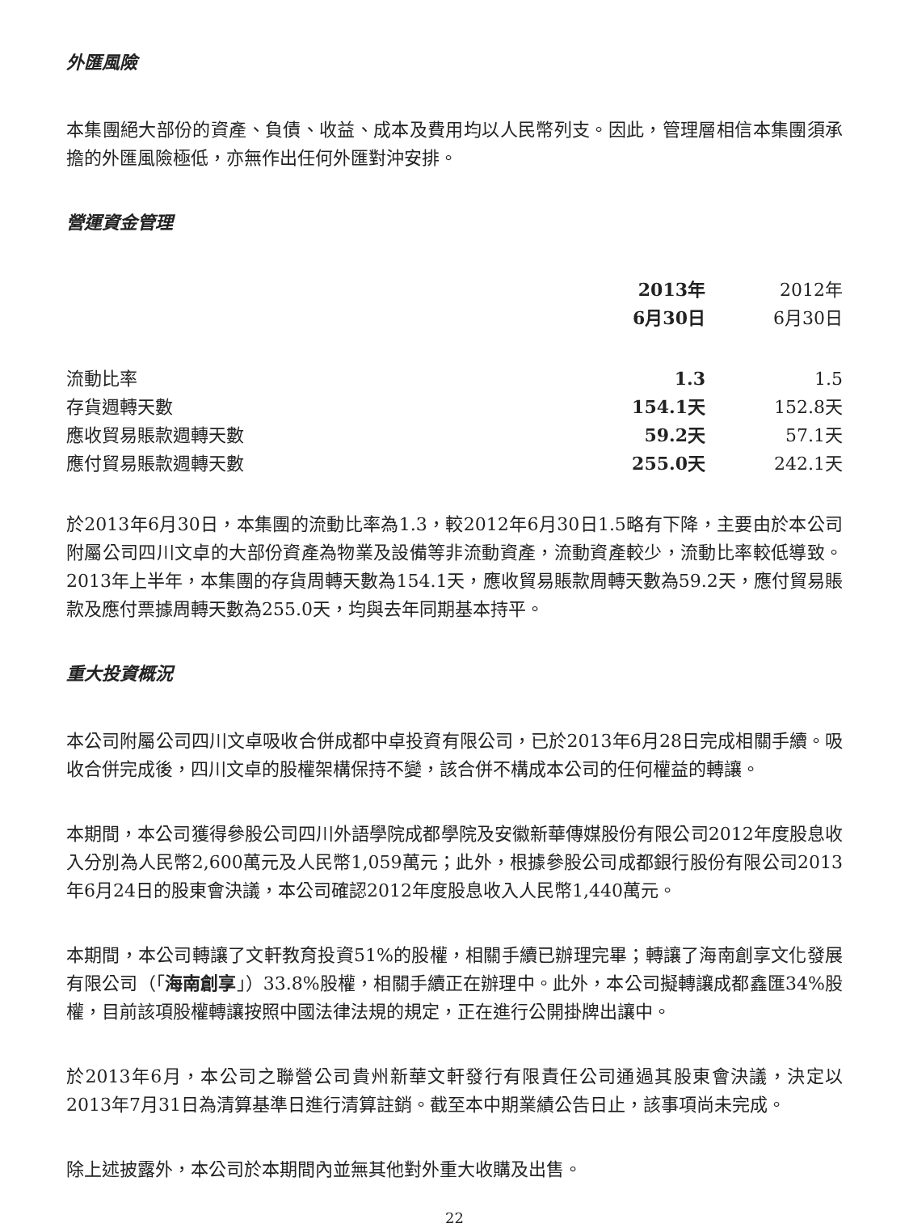外匯風險
本集團絕大部份的資產、負債、收益、成本及費用均以人民幣列支。因此，管理層相信本集團須承擔的外匯風險極低，亦無作出任何外匯對沖安排。
營運資金管理
| | 2013年 6月30日 | 2012年 6月30日 |
| --- | --- | --- |
| 流動比率 | 1.3 | 1.5 |
| 存貨週轉天數 | 154.1天 | 152.8天 |
| 應收貿易賬款週轉天數 | 59.2天 | 57.1天 |
| 應付貿易賬款週轉天數 | 255.0天 | 242.1天 |
於2013年6月30日，本集團的流動比率為1.3，較2012年6月30日1.5略有下降，主要由於本公司附屬公司四川文卓的大部份資產為物業及設備等非流動資產，流動資產較少，流動比率較低導致。2013年上半年，本集團的存貨周轉天數為154.1天，應收貿易賬款周轉天數為59.2天，應付貿易賬款及應付票據周轉天數為255.0天，均與去年同期基本持平。
重大投資概況
本公司附屬公司四川文卓吸收合併成都中卓投資有限公司，已於2013年6月28日完成相關手續。吸收合併完成後，四川文卓的股權架構保持不變，該合併不構成本公司的任何權益的轉讓。
本期間，本公司獲得參股公司四川外語學院成都學院及安徽新華傳媒股份有限公司2012年度股息收入分別為人民幣2,600萬元及人民幣1,059萬元；此外，根據參股公司成都銀行股份有限公司2013年6月24日的股東會決議，本公司確認2012年度股息收入人民幣1,440萬元。
本期間，本公司轉讓了文軒教育投資51%的股權，相關手續已辦理完畢；轉讓了海南創享文化發展有限公司（「海南創享」）33.8%股權，相關手續正在辦理中。此外，本公司擬轉讓成都鑫匯34%股權，目前該項股權轉讓按照中國法律法規的規定，正在進行公開掛牌出讓中。
於2013年6月，本公司之聯營公司貴州新華文軒發行有限責任公司通過其股東會決議，決定以2013年7月31日為清算基準日進行清算註銷。截至本中期業績公告日止，該事項尚未完成。
除上述披露外，本公司於本期間內並無其他對外重大收購及出售。
22